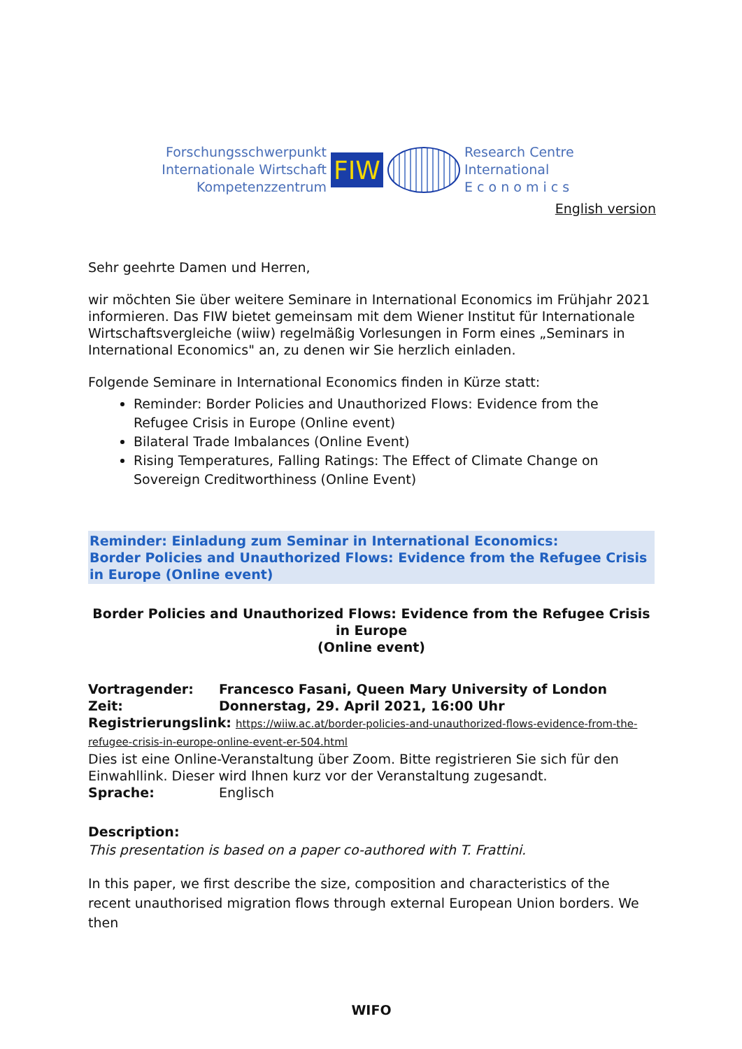Forschungsschwerpunkt
Internationale Wirtschaft
Kompetenzzentrum
FIW
Research Centre
International
E c o n o m i c s
English version
Sehr geehrte Damen und Herren,
wir möchten Sie über weitere Seminare in International Economics im Frühjahr 2021 informieren. Das FIW bietet gemeinsam mit dem Wiener Institut für Internationale Wirtschaftsvergleiche (wiiw) regelmäßig Vorlesungen in Form eines „Seminars in International Economics" an, zu denen wir Sie herzlich einladen.
Folgende Seminare in International Economics finden in Kürze statt:
Reminder: Border Policies and Unauthorized Flows: Evidence from the Refugee Crisis in Europe (Online event)
Bilateral Trade Imbalances (Online Event)
Rising Temperatures, Falling Ratings: The Effect of Climate Change on Sovereign Creditworthiness (Online Event)
Reminder: Einladung zum Seminar in International Economics:
Border Policies and Unauthorized Flows: Evidence from the Refugee Crisis in Europe (Online event)
Border Policies and Unauthorized Flows: Evidence from the Refugee Crisis in Europe
(Online event)
Vortragender: Francesco Fasani, Queen Mary University of London
Zeit: Donnerstag, 29. April 2021, 16:00 Uhr
Registrierungslink: https://wiiw.ac.at/border-policies-and-unauthorized-flows-evidence-from-the-refugee-crisis-in-europe-online-event-er-504.html
Dies ist eine Online-Veranstaltung über Zoom. Bitte registrieren Sie sich für den Einwahllink. Dieser wird Ihnen kurz vor der Veranstaltung zugesandt.
Sprache: Englisch
Description:
This presentation is based on a paper co-authored with T. Frattini.
In this paper, we first describe the size, composition and characteristics of the recent unauthorised migration flows through external European Union borders. We then
WIFO